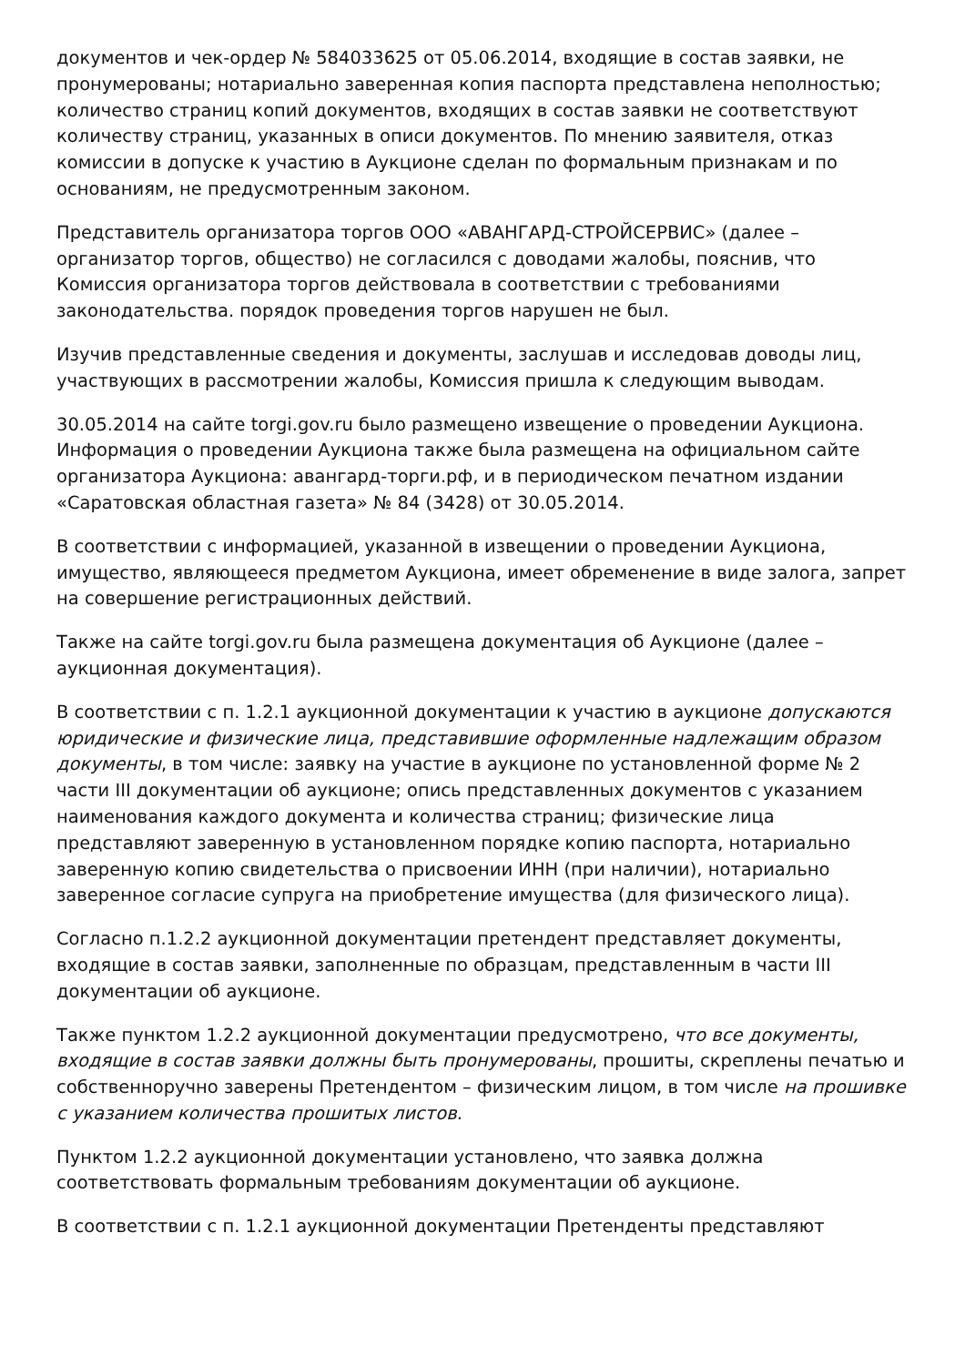документов и чек-ордер № 584033625 от 05.06.2014, входящие в состав заявки, не пронумерованы; нотариально заверенная копия паспорта представлена неполностью; количество страниц копий документов, входящих в состав заявки не соответствуют количеству страниц, указанных в описи документов. По мнению заявителя, отказ комиссии в допуске к участию в Аукционе сделан по формальным признакам и по основаниям, не предусмотренным законом.
Представитель организатора торгов ООО «АВАНГАРД-СТРОЙСЕРВИС» (далее – организатор торгов, общество) не согласился с доводами жалобы, пояснив, что Комиссия организатора торгов действовала в соответствии с требованиями законодательства. порядок проведения торгов нарушен не был.
Изучив представленные сведения и документы, заслушав и исследовав доводы лиц, участвующих в рассмотрении жалобы, Комиссия пришла к следующим выводам.
30.05.2014 на сайте torgi.gov.ru было размещено извещение о проведении Аукциона. Информация о проведении Аукциона также была размещена на официальном сайте организатора Аукциона: авангард-торги.рф, и в периодическом печатном издании «Саратовская областная газета» № 84 (3428) от 30.05.2014.
В соответствии с информацией, указанной в извещении о проведении Аукциона, имущество, являющееся предметом Аукциона, имеет обременение в виде залога, запрет на совершение регистрационных действий.
Также на сайте torgi.gov.ru была размещена документация об Аукционе (далее – аукционная документация).
В соответствии с п. 1.2.1 аукционной документации к участию в аукционе допускаются юридические и физические лица, представившие оформленные надлежащим образом документы, в том числе: заявку на участие в аукционе по установленной форме № 2 части III документации об аукционе; опись представленных документов с указанием наименования каждого документа и количества страниц; физические лица представляют заверенную в установленном порядке копию паспорта, нотариально заверенную копию свидетельства о присвоении ИНН (при наличии), нотариально заверенное согласие супруга на приобретение имущества (для физического лица).
Согласно п.1.2.2 аукционной документации претендент представляет документы, входящие в состав заявки, заполненные по образцам, представленным в части III документации об аукционе.
Также пунктом 1.2.2 аукционной документации предусмотрено, что все документы, входящие в состав заявки должны быть пронумерованы, прошиты, скреплены печатью и собственноручно заверены Претендентом – физическим лицом, в том числе на прошивке с указанием количества прошитых листов.
Пунктом 1.2.2 аукционной документации установлено, что заявка должна соответствовать формальным требованиям документации об аукционе.
В соответствии с п. 1.2.1 аукционной документации Претенденты представляют